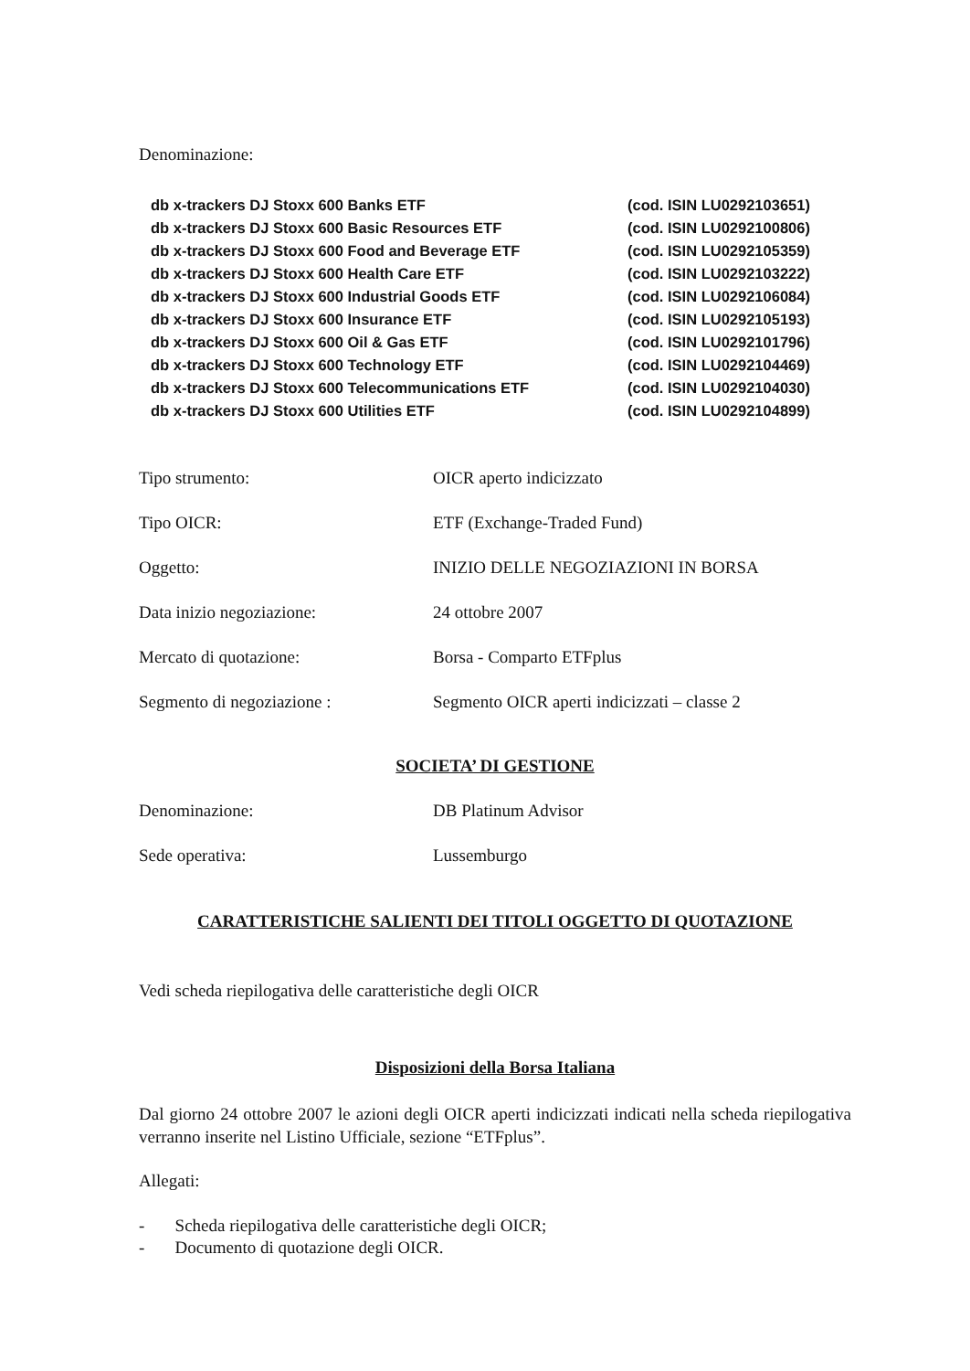Denominazione:
db x-trackers DJ Stoxx 600 Banks ETF (cod. ISIN LU0292103651)
db x-trackers DJ Stoxx 600 Basic Resources ETF (cod. ISIN LU0292100806)
db x-trackers DJ Stoxx 600 Food and Beverage ETF (cod. ISIN LU0292105359)
db x-trackers DJ Stoxx 600 Health Care ETF (cod. ISIN LU0292103222)
db x-trackers DJ Stoxx 600 Industrial Goods ETF (cod. ISIN LU0292106084)
db x-trackers DJ Stoxx 600 Insurance ETF (cod. ISIN LU0292105193)
db x-trackers DJ Stoxx 600 Oil & Gas ETF (cod. ISIN LU0292101796)
db x-trackers DJ Stoxx 600 Technology ETF (cod. ISIN LU0292104469)
db x-trackers DJ Stoxx 600 Telecommunications ETF (cod. ISIN LU0292104030)
db x-trackers DJ Stoxx 600 Utilities ETF (cod. ISIN LU0292104899)
Tipo strumento: OICR aperto indicizzato
Tipo OICR: ETF (Exchange-Traded Fund)
Oggetto: INIZIO DELLE NEGOZIAZIONI IN BORSA
Data inizio negoziazione: 24 ottobre 2007
Mercato di quotazione: Borsa - Comparto ETFplus
Segmento di negoziazione : Segmento OICR aperti indicizzati – classe 2
SOCIETA’ DI GESTIONE
Denominazione: DB Platinum Advisor
Sede operativa: Lussemburgo
CARATTERISTICHE SALIENTI DEI TITOLI OGGETTO DI QUOTAZIONE
Vedi scheda riepilogativa delle caratteristiche degli OICR
Disposizioni della Borsa Italiana
Dal giorno 24 ottobre 2007 le azioni degli OICR aperti indicizzati indicati nella scheda riepilogativa verranno inserite nel Listino Ufficiale, sezione “ETFplus”.
Allegati:
- Scheda riepilogativa delle caratteristiche degli OICR;
- Documento di quotazione degli OICR.